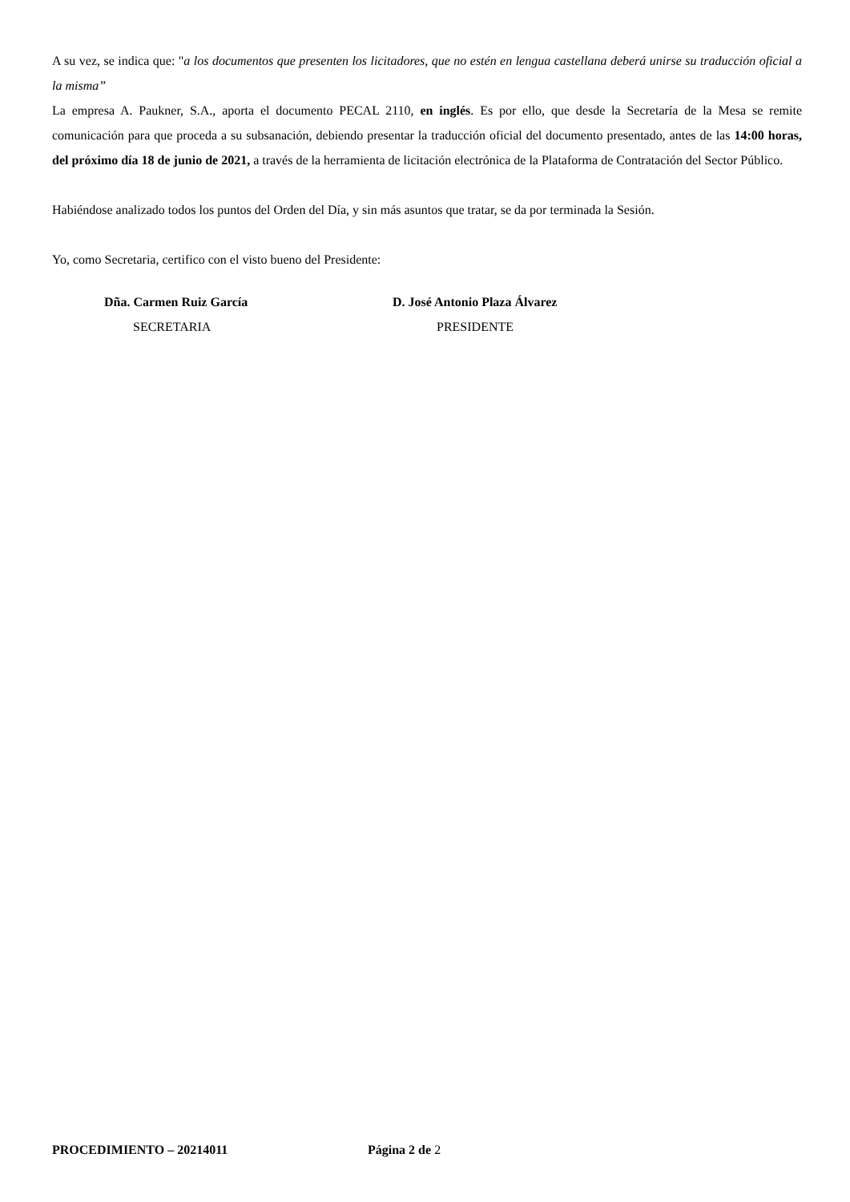A su vez, se indica que: "a los documentos que presenten los licitadores, que no estén en lengua castellana deberá unirse su traducción oficial a la misma”
La empresa A. Paukner, S.A., aporta el documento PECAL 2110, en inglés. Es por ello, que desde la Secretaría de la Mesa se remite comunicación para que proceda a su subsanación, debiendo presentar la traducción oficial del documento presentado, antes de las 14:00 horas, del próximo día 18 de junio de 2021, a través de la herramienta de licitación electrónica de la Plataforma de Contratación del Sector Público.
Habiéndose analizado todos los puntos del Orden del Día, y sin más asuntos que tratar, se da por terminada la Sesión.
Yo, como Secretaria, certifico con el visto bueno del Presidente:
Dña. Carmen Ruiz García
SECRETARIA
D. José Antonio Plaza Álvarez
PRESIDENTE
PROCEDIMIENTO – 20214011 Página 2 de 2